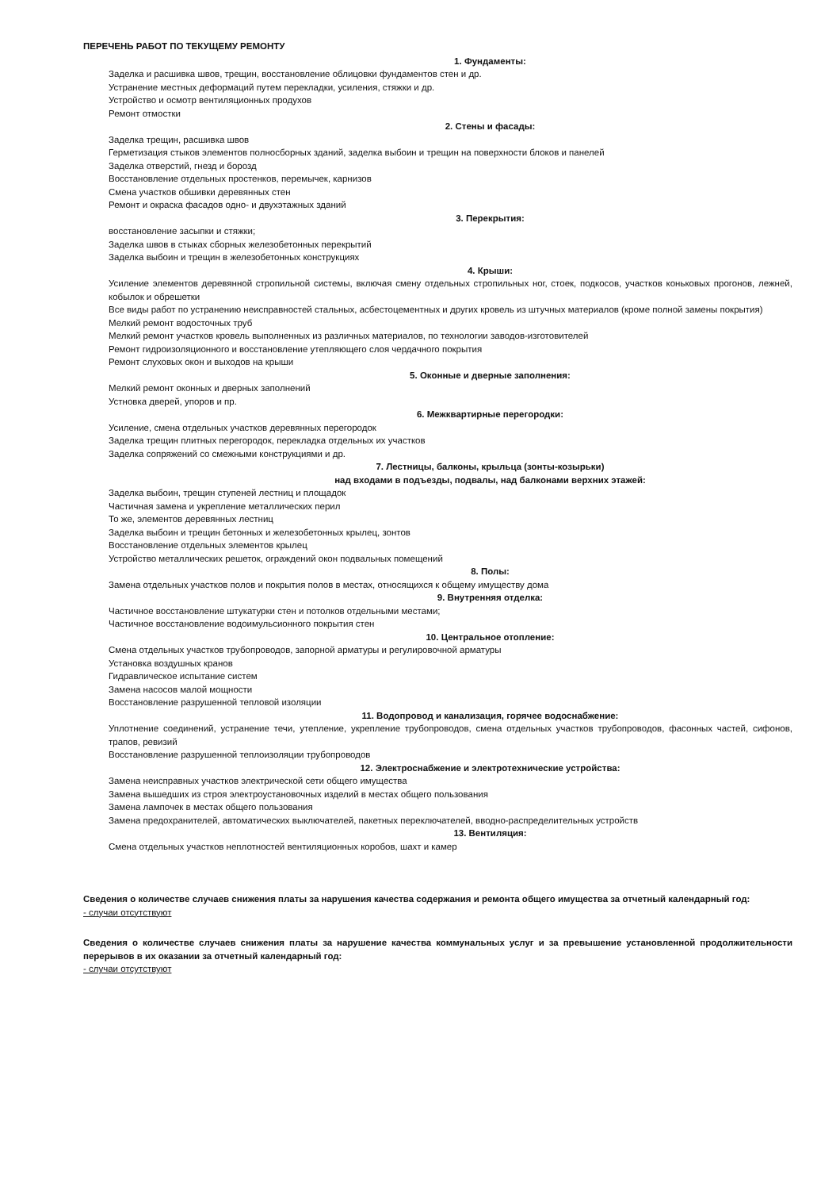ПЕРЕЧЕНЬ РАБОТ ПО ТЕКУЩЕМУ РЕМОНТУ
1. Фундаменты:
Заделка и расшивка швов, трещин, восстановление облицовки фундаментов стен и др.
Устранение местных деформаций путем перекладки, усиления, стяжки и др.
Устройство и осмотр вентиляционных продухов
Ремонт отмостки
2. Стены и фасады:
Заделка трещин, расшивка швов
Герметизация стыков элементов полносборных зданий, заделка выбоин и трещин на поверхности блоков и панелей
Заделка отверстий, гнезд и борозд
Восстановление отдельных простенков, перемычек, карнизов
Смена участков обшивки деревянных стен
Ремонт и окраска фасадов одно- и двухэтажных зданий
3. Перекрытия:
восстановление засыпки и стяжки;
Заделка швов в стыках сборных железобетонных перекрытий
Заделка выбоин и трещин в железобетонных конструкциях
4. Крыши:
Усиление элементов деревянной стропильной системы, включая смену отдельных стропильных ног, стоек, подкосов, участков коньковых прогонов, лежней, кобылок и обрешетки
Все виды работ по устранению неисправностей стальных, асбестоцементных и других кровель из штучных материалов (кроме полной замены покрытия)
Мелкий ремонт водосточных труб
Мелкий ремонт участков кровель выполненных из различных материалов, по технологии заводов-изготовителей
Ремонт гидроизоляционного и восстановление утепляющего слоя чердачного покрытия
Ремонт слуховых окон и выходов на крыши
5. Оконные и дверные заполнения:
Мелкий ремонт оконных и дверных заполнений
Устновка дверей, упоров и пр.
6. Межквартирные перегородки:
Усиление, смена отдельных участков деревянных перегородок
Заделка трещин плитных перегородок, перекладка отдельных их участков
Заделка сопряжений со смежными конструкциями и др.
7. Лестницы, балконы, крыльца (зонты-козырьки)
над входами в подъезды, подвалы, над балконами верхних этажей:
Заделка выбоин, трещин ступеней лестниц и площадок
Частичная замена и укрепление металлических перил
То же, элементов деревянных лестниц
Заделка выбоин и трещин бетонных и железобетонных крылец, зонтов
Восстановление отдельных элементов крылец
Устройство металлических решеток, ограждений окон подвальных помещений
8. Полы:
Замена отдельных участков полов и покрытия полов в местах, относящихся к общему имуществу дома
9. Внутренняя отделка:
Частичное восстановление штукатурки стен и потолков отдельными местами;
Частичное восстановление водоимульсионного покрытия стен
10. Центральное отопление:
Смена отдельных участков трубопроводов, запорной арматуры и регулировочной арматуры
Установка воздушных кранов
Гидравлическое испытание систем
Замена насосов малой мощности
Восстановление разрушенной тепловой изоляции
11. Водопровод и канализация, горячее водоснабжение:
Уплотнение соединений, устранение течи, утепление, укрепление трубопроводов, смена отдельных участков трубопроводов, фасонных частей, сифонов, трапов, ревизий
Восстановление разрушенной теплоизоляции трубопроводов
12. Электроснабжение и электротехнические устройства:
Замена неисправных участков электрической сети общего имущества
Замена вышедших из строя электроустановочных изделий в местах общего пользования
Замена лампочек в местах общего пользования
Замена предохранителей, автоматических выключателей, пакетных переключателей, вводно-распределительных устройств
13. Вентиляция:
Смена отдельных участков неплотностей вентиляционных коробов, шахт и камер
Сведения о количестве случаев снижения платы за нарушения качества содержания и ремонта общего имущества за отчетный календарный год:
- случаи отсутствуют
Сведения о количестве случаев снижения платы за нарушение качества коммунальных услуг и за превышение установленной продолжительности перерывов в их оказании за отчетный календарный год:
- случаи отсутствуют